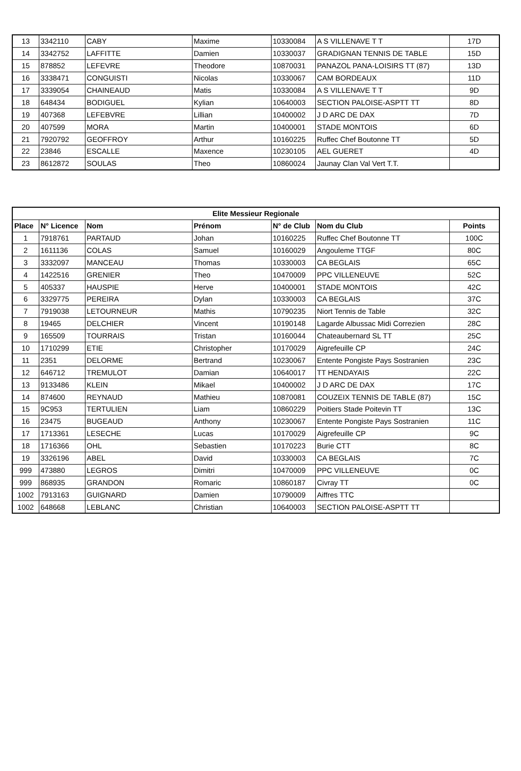| 13 | 3342110 | CABY | Maxime | 10330084 | A S VILLENAVE T T | 17D |
| 14 | 3342752 | LAFFITTE | Damien | 10330037 | GRADIGNAN TENNIS DE TABLE | 15D |
| 15 | 878852 | LEFEVRE | Theodore | 10870031 | PANAZOL PANA-LOISIRS TT (87) | 13D |
| 16 | 3338471 | CONGUISTI | Nicolas | 10330067 | CAM BORDEAUX | 11D |
| 17 | 3339054 | CHAINEAUD | Matis | 10330084 | A S VILLENAVE T T | 9D |
| 18 | 648434 | BODIGUEL | Kylian | 10640003 | SECTION PALOISE-ASPTT TT | 8D |
| 19 | 407368 | LEFEBVRE | Lillian | 10400002 | J D ARC DE DAX | 7D |
| 20 | 407599 | MORA | Martin | 10400001 | STADE MONTOIS | 6D |
| 21 | 7920792 | GEOFFROY | Arthur | 10160225 | Ruffec Chef Boutonne TT | 5D |
| 22 | 23846 | ESCALLE | Maxence | 10230105 | AEL GUERET | 4D |
| 23 | 8612872 | SOULAS | Theo | 10860024 | Jaunay Clan Val Vert T.T. | |
| Elite Messieur Regionale | | | | | | |
| --- | --- | --- | --- | --- | --- | --- |
| Place | N° Licence | Nom | Prénom | N° de Club | Nom du Club | Points |
| 1 | 7918761 | PARTAUD | Johan | 10160225 | Ruffec Chef Boutonne TT | 100C |
| 2 | 1611136 | COLAS | Samuel | 10160029 | Angouleme TTGF | 80C |
| 3 | 3332097 | MANCEAU | Thomas | 10330003 | CA BEGLAIS | 65C |
| 4 | 1422516 | GRENIER | Theo | 10470009 | PPC VILLENEUVE | 52C |
| 5 | 405337 | HAUSPIE | Herve | 10400001 | STADE MONTOIS | 42C |
| 6 | 3329775 | PEREIRA | Dylan | 10330003 | CA BEGLAIS | 37C |
| 7 | 7919038 | LETOURNEUR | Mathis | 10790235 | Niort Tennis de Table | 32C |
| 8 | 19465 | DELCHIER | Vincent | 10190148 | Lagarde Albussac Midi Correzien | 28C |
| 9 | 165509 | TOURRAIS | Tristan | 10160044 | Chateaubernard SL TT | 25C |
| 10 | 1710299 | ETIE | Christopher | 10170029 | Aigrefeuille CP | 24C |
| 11 | 2351 | DELORME | Bertrand | 10230067 | Entente Pongiste Pays Sostranien | 23C |
| 12 | 646712 | TREMULOT | Damian | 10640017 | TT HENDAYAIS | 22C |
| 13 | 9133486 | KLEIN | Mikael | 10400002 | J D ARC DE DAX | 17C |
| 14 | 874600 | REYNAUD | Mathieu | 10870081 | COUZEIX TENNIS DE TABLE (87) | 15C |
| 15 | 9C953 | TERTULIEN | Liam | 10860229 | Poitiers Stade Poitevin TT | 13C |
| 16 | 23475 | BUGEAUD | Anthony | 10230067 | Entente Pongiste Pays Sostranien | 11C |
| 17 | 1713361 | LESECHE | Lucas | 10170029 | Aigrefeuille CP | 9C |
| 18 | 1716366 | OHL | Sebastien | 10170223 | Burie CTT | 8C |
| 19 | 3326196 | ABEL | David | 10330003 | CA BEGLAIS | 7C |
| 999 | 473880 | LEGROS | Dimitri | 10470009 | PPC VILLENEUVE | 0C |
| 999 | 868935 | GRANDON | Romaric | 10860187 | Civray TT | 0C |
| 1002 | 7913163 | GUIGNARD | Damien | 10790009 | Aiffres TTC | |
| 1002 | 648668 | LEBLANC | Christian | 10640003 | SECTION PALOISE-ASPTT TT | |